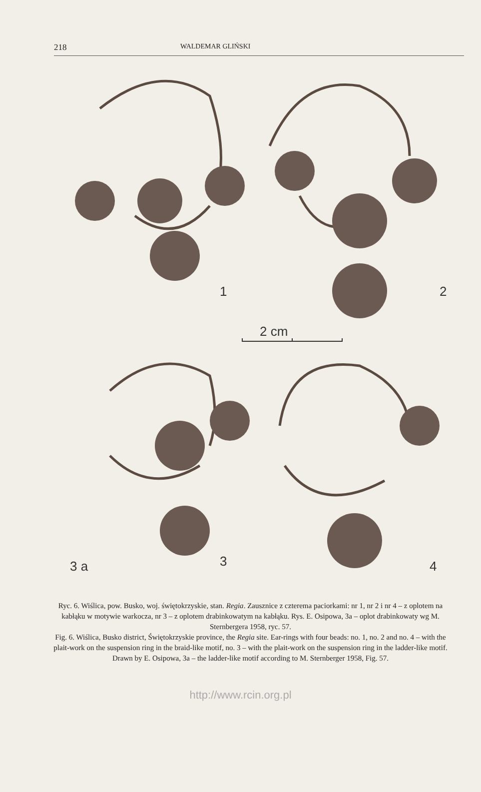218 WALDEMAR GLIŃSKI
1
2
2 cm
3
3 a
4
Ryc. 6. Wiślica, pow. Busko, woj. świętokrzyskie, stan. Regia. Zausznice z czterema paciorkami: nr 1, nr 2 i nr 4 – z oplotem na kabłąku w motywie warkocza, nr 3 – z oplotem drabinkowatym na kabłąku. Rys. E. Osipowa, 3a – oplot drabinkowaty wg M. Sternbergera 1958, ryc. 57.
Fig. 6. Wiślica, Busko district, Świętokrzyskie province, the Regia site. Ear-rings with four beads: no. 1, no. 2 and no. 4 – with the plait-work on the suspension ring in the braid-like motif, no. 3 – with the plait-work on the suspension ring in the ladder-like motif. Drawn by E. Osipowa, 3a – the ladder-like motif according to M. Sternberger 1958, Fig. 57.
http://www.rcin.org.pl